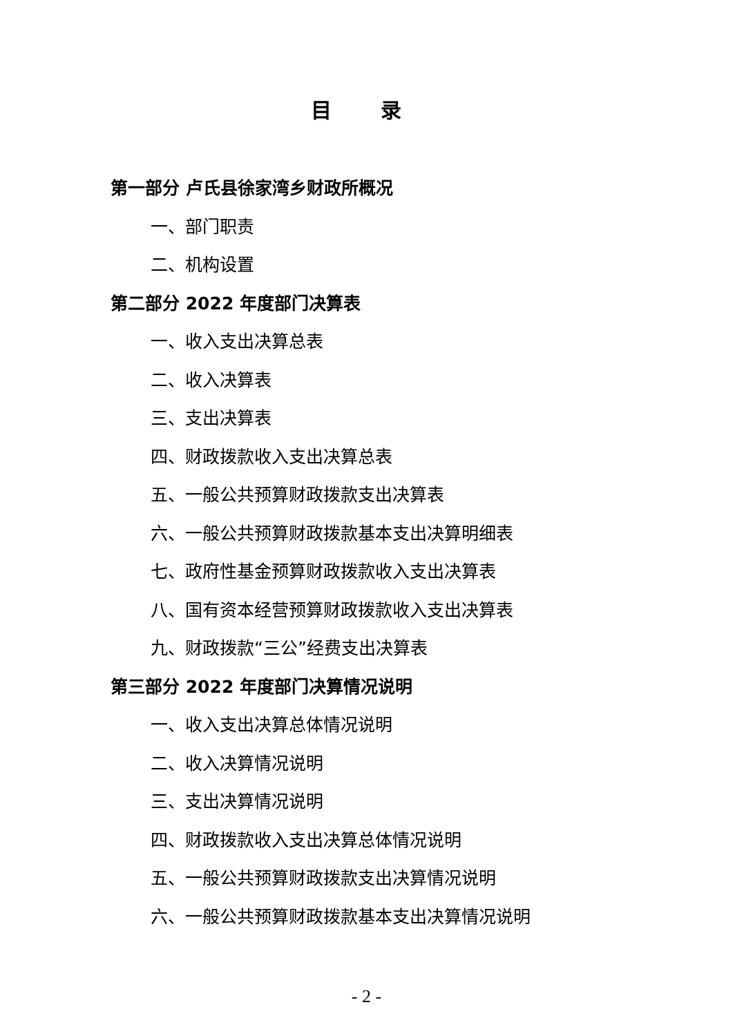目 录
第一部分 卢氏县徐家湾乡财政所概况
一、部门职责
二、机构设置
第二部分 2022 年度部门决算表
一、收入支出决算总表
二、收入决算表
三、支出决算表
四、财政拨款收入支出决算总表
五、一般公共预算财政拨款支出决算表
六、一般公共预算财政拨款基本支出决算明细表
七、政府性基金预算财政拨款收入支出决算表
八、国有资本经营预算财政拨款收入支出决算表
九、财政拨款“三公”经费支出决算表
第三部分 2022 年度部门决算情况说明
一、收入支出决算总体情况说明
二、收入决算情况说明
三、支出决算情况说明
四、财政拨款收入支出决算总体情况说明
五、一般公共预算财政拨款支出决算情况说明
六、一般公共预算财政拨款基本支出决算情况说明
- 2 -